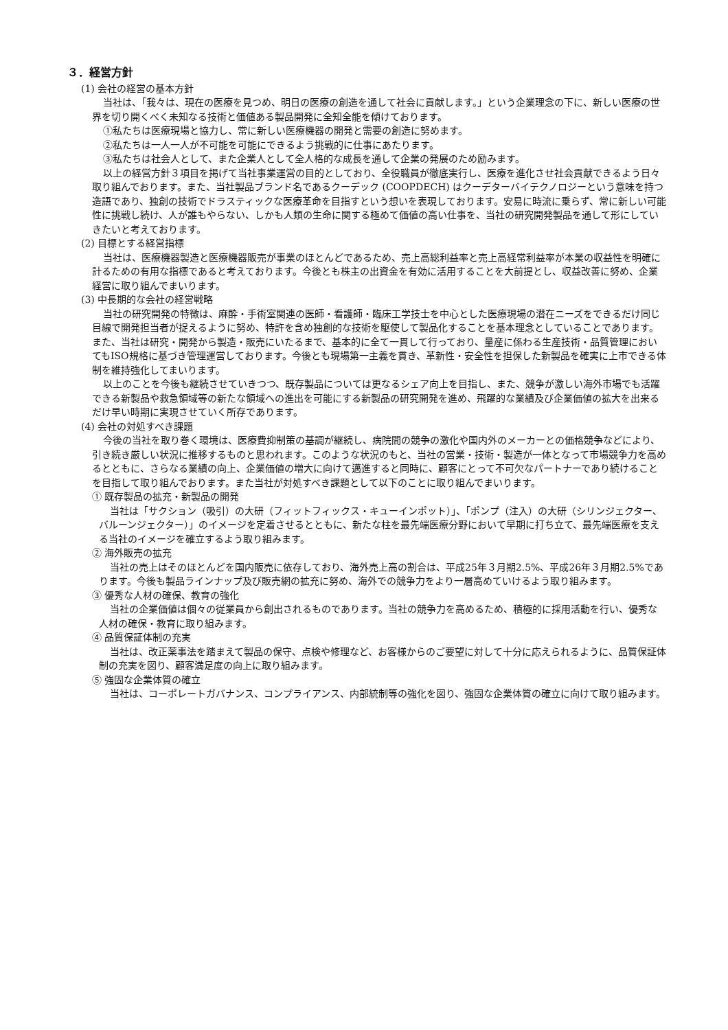３．経営方針
(1) 会社の経営の基本方針
当社は、「我々は、現在の医療を見つめ、明日の医療の創造を通して社会に貢献します。」という企業理念の下に、新しい医療の世界を切り開くべく未知なる技術と価値ある製品開発に全知全能を傾けております。
①私たちは医療現場と協力し、常に新しい医療機器の開発と需要の創造に努めます。
②私たちは一人一人が不可能を可能にできるよう挑戦的に仕事にあたります。
③私たちは社会人として、また企業人として全人格的な成長を通して企業の発展のため励みます。
以上の経営方針３項目を掲げて当社事業運営の目的としており、全役職員が徹底実行し、医療を進化させ社会貢献できるよう日々取り組んでおります。また、当社製品ブランド名であるクーデック (COOPDECH) はクーデターバイテクノロジーという意味を持つ造語であり、独創の技術でドラスティックな医療革命を目指すという想いを表現しております。安易に時流に乗らず、常に新しい可能性に挑戦し続け、人が誰もやらない、しかも人類の生命に関する極めて価値の高い仕事を、当社の研究開発製品を通して形にしていきたいと考えております。
(2) 目標とする経営指標
当社は、医療機器製造と医療機器販売が事業のほとんどであるため、売上高総利益率と売上高経常利益率が本業の収益性を明確に計るための有用な指標であると考えております。今後とも株主の出資金を有効に活用することを大前提とし、収益改善に努め、企業経営に取り組んでまいります。
(3) 中長期的な会社の経営戦略
当社の研究開発の特徴は、麻酔・手術室関連の医師・看護師・臨床工学技士を中心とした医療現場の潜在ニーズをできるだけ同じ目線で開発担当者が捉えるように努め、特許を含め独創的な技術を駆使して製品化することを基本理念としていることであります。また、当社は研究・開発から製造・販売にいたるまで、基本的に全て一貫して行っており、量産に係わる生産技術・品質管理においてもISO規格に基づき管理運営しております。今後とも現場第一主義を貫き、革新性・安全性を担保した新製品を確実に上市できる体制を維持強化してまいります。
以上のことを今後も継続させていきつつ、既存製品については更なるシェア向上を目指し、また、競争が激しい海外市場でも活躍できる新製品や救急領域等の新たな領域への進出を可能にする新製品の研究開発を進め、飛躍的な業績及び企業価値の拡大を出来るだけ早い時期に実現させていく所存であります。
(4) 会社の対処すべき課題
今後の当社を取り巻く環境は、医療費抑制策の基調が継続し、病院間の競争の激化や国内外のメーカーとの価格競争などにより、引き続き厳しい状況に推移するものと思われます。このような状況のもと、当社の営業・技術・製造が一体となって市場競争力を高めるとともに、さらなる業績の向上、企業価値の増大に向けて邁進すると同時に、顧客にとって不可欠なパートナーであり続けることを目指して取り組んでおります。また当社が対処すべき課題として以下のことに取り組んでまいります。
① 既存製品の拡充・新製品の開発
当社は「サクション（吸引）の大研（フィットフィックス・キューインポット）」、「ポンプ（注入）の大研（シリンジェクター、バルーンジェクター）」のイメージを定着させるとともに、新たな柱を最先端医療分野において早期に打ち立て、最先端医療を支える当社のイメージを確立するよう取り組みます。
② 海外販売の拡充
当社の売上はそのほとんどを国内販売に依存しており、海外売上高の割合は、平成25年３月期2.5%、平成26年３月期2.5%であります。今後も製品ラインナップ及び販売網の拡充に努め、海外での競争力をより一層高めていけるよう取り組みます。
③ 優秀な人材の確保、教育の強化
当社の企業価値は個々の従業員から創出されるものであります。当社の競争力を高めるため、積極的に採用活動を行い、優秀な人材の確保・教育に取り組みます。
④ 品質保証体制の充実
当社は、改正薬事法を踏まえて製品の保守、点検や修理など、お客様からのご要望に対して十分に応えられるように、品質保証体制の充実を図り、顧客満足度の向上に取り組みます。
⑤ 強固な企業体質の確立
当社は、コーポレートガバナンス、コンプライアンス、内部統制等の強化を図り、強固な企業体質の確立に向けて取り組みます。